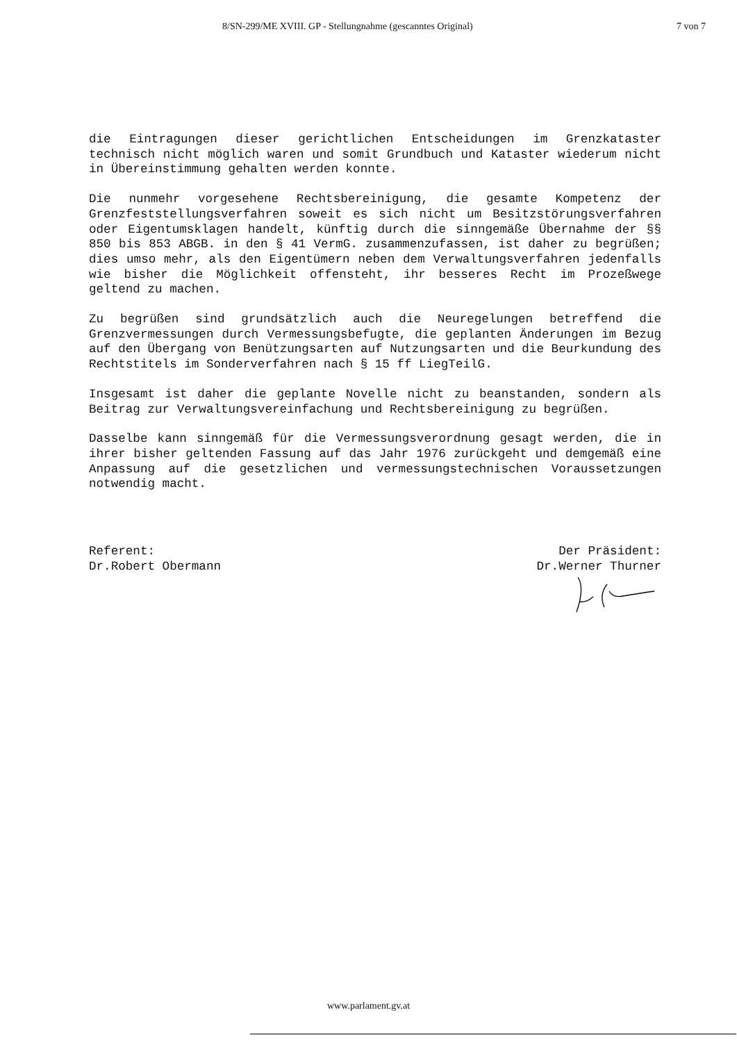8/SN-299/ME XVIII. GP - Stellungnahme (gescanntes Original) 7 von 7
die Eintragungen dieser gerichtlichen Entscheidungen im Grenzkataster technisch nicht möglich waren und somit Grundbuch und Kataster wiederum nicht in Übereinstimmung gehalten werden konnte.
Die nunmehr vorgesehene Rechtsbereinigung, die gesamte Kompetenz der Grenzfeststellungsverfahren soweit es sich nicht um Besitzstörungsverfahren oder Eigentumsklagen handelt, künftig durch die sinngemäße Übernahme der §§ 850 bis 853 ABGB. in den § 41 VermG. zusammenzufassen, ist daher zu begrüßen; dies umso mehr, als den Eigentümern neben dem Verwaltungsverfahren jedenfalls wie bisher die Möglichkeit offensteht, ihr besseres Recht im Prozeßwege geltend zu machen.
Zu begrüßen sind grundsätzlich auch die Neuregelungen betreffend die Grenzvermessungen durch Vermessungsbefugte, die geplanten Änderungen im Bezug auf den Übergang von Benützungsarten auf Nutzungsarten und die Beurkundung des Rechtstitels im Sonderverfahren nach § 15 ff LiegTeilG.
Insgesamt ist daher die geplante Novelle nicht zu beanstanden, sondern als Beitrag zur Verwaltungsvereinfachung und Rechtsbereinigung zu begrüßen.
Dasselbe kann sinngemäß für die Vermessungsverordnung gesagt werden, die in ihrer bisher geltenden Fassung auf das Jahr 1976 zurückgeht und demgemäß eine Anpassung auf die gesetzlichen und vermessungstechnischen Voraussetzungen notwendig macht.
Referent:
Dr.Robert Obermann
Der Präsident:
Dr.Werner Thurner
www.parlament.gv.at